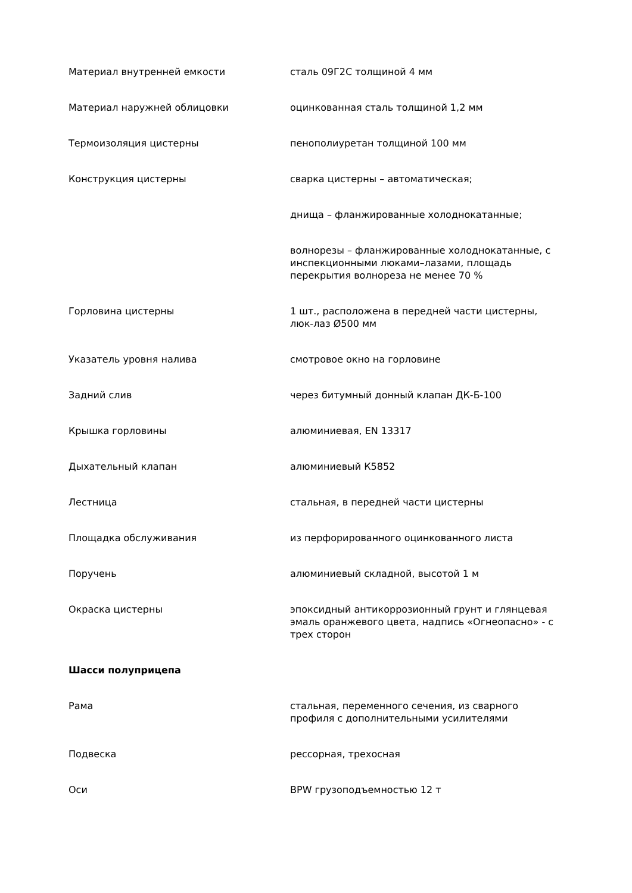| Материал внутренней емкости | сталь 09Г2С толщиной 4 мм |
| Материал наружней облицовки | оцинкованная сталь толщиной 1,2 мм |
| Термоизоляция цистерны | пенополиуретан толщиной 100 мм |
| Конструкция цистерны | сварка цистерны – автоматическая; |
| | днища – фланжированные холоднокатанные; |
| | волнорезы – фланжированные холоднокатанные, с инспекционными люками–лазами, площадь перекрытия волнореза не менее 70 % |
| Горловина цистерны | 1 шт., расположена в передней части цистерны, люк-лаз Ø500 мм |
| Указатель уровня налива | смотровое окно на горловине |
| Задний слив | через битумный донный клапан ДК-Б-100 |
| Крышка горловины | алюминиевая, EN 13317 |
| Дыхательный клапан | алюминиевый К5852 |
| Лестница | стальная, в передней части цистерны |
| Площадка обслуживания | из перфорированного оцинкованного листа |
| Поручень | алюминиевый складной, высотой 1 м |
| Окраска цистерны | эпоксидный антикоррозионный грунт и глянцевая эмаль оранжевого цвета, надпись «Огнеопасно» - с трех сторон |
| Шасси полуприцепа | |
| Рама | стальная, переменного сечения, из сварного профиля с дополнительными усилителями |
| Подвеска | рессорная, трехосная |
| Оси | BPW грузоподъемностью 12 т |